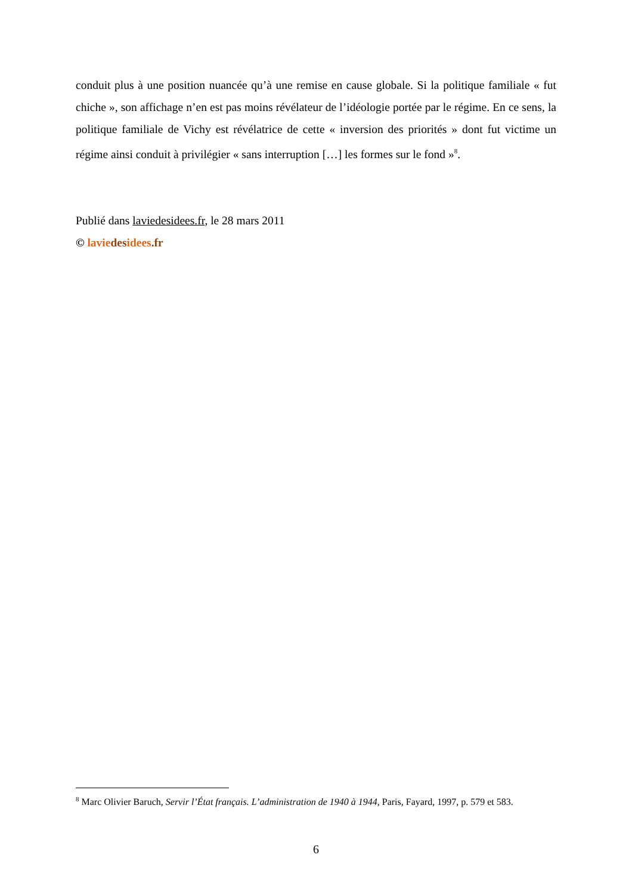conduit plus à une position nuancée qu’à une remise en cause globale. Si la politique familiale « fut chiche », son affichage n’en est pas moins révélateur de l’idéologie portée par le régime. En ce sens, la politique familiale de Vichy est révélatrice de cette « inversion des priorités » dont fut victime un régime ainsi conduit à privilégier « sans interruption […] les formes sur le fond »<sup>8</sup>.
Publié dans laviedesidees.fr, le 28 mars 2011
© lavie des idees.fr
<sup>8</sup> Marc Olivier Baruch, Servir l’État français. L’administration de 1940 à 1944, Paris, Fayard, 1997, p. 579 et 583.
6